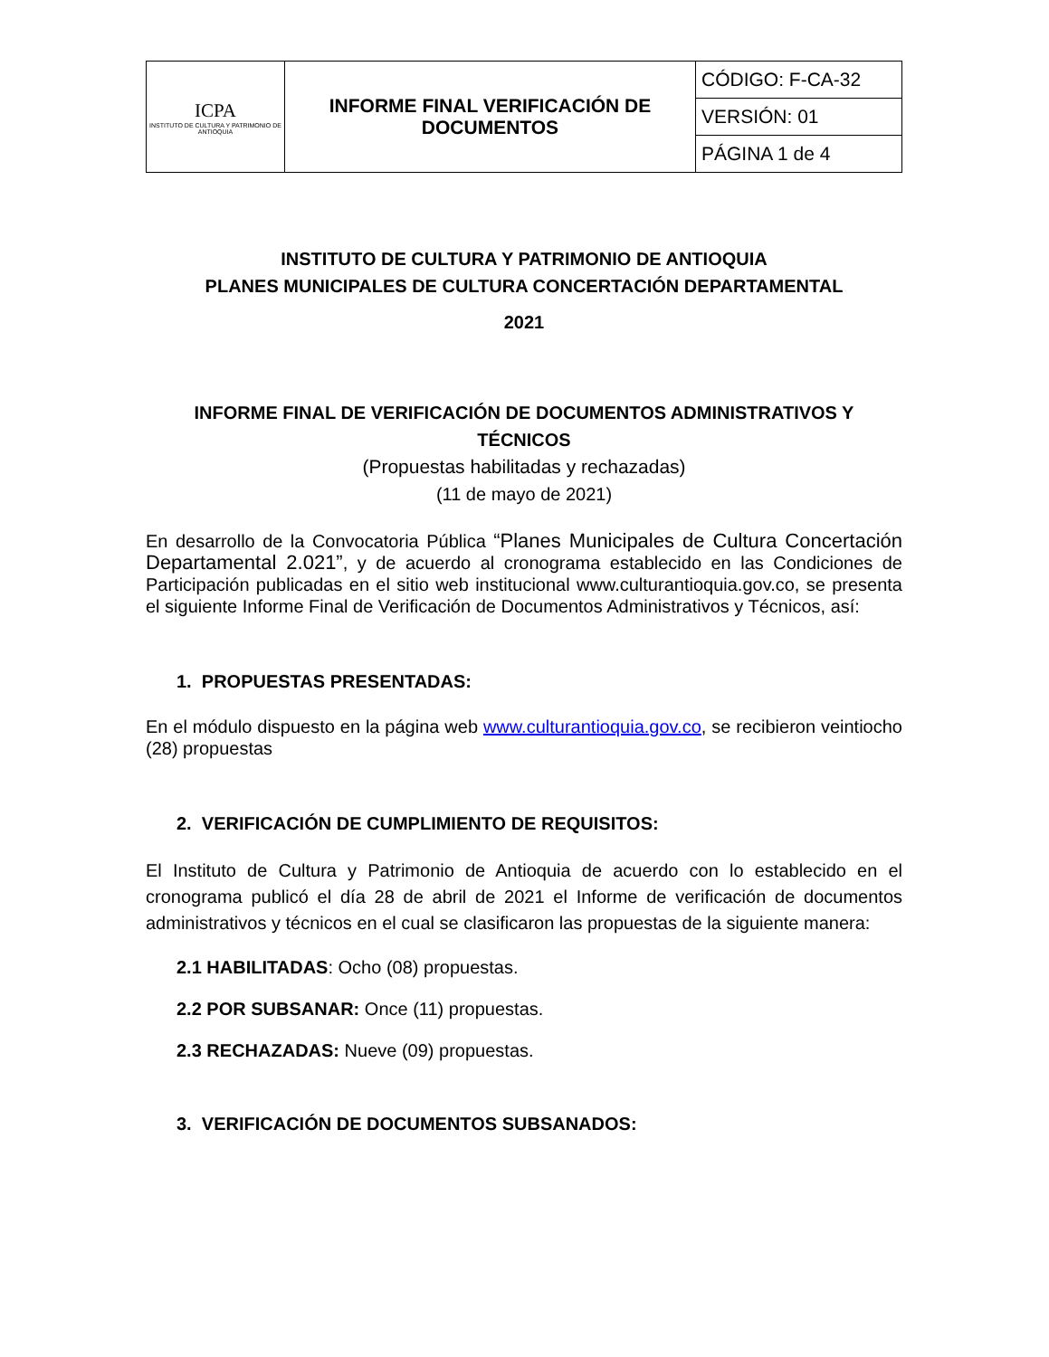| ICPA INSTITUTO DE CULTURA Y PATRIMONIO DE ANTIOQUIA | INFORME FINAL VERIFICACIÓN DE DOCUMENTOS | CÓDIGO: F-CA-32 |
| | | VERSIÓN: 01 |
| | | PÁGINA 1 de 4 |
INSTITUTO DE CULTURA Y PATRIMONIO DE ANTIOQUIA
PLANES MUNICIPALES DE CULTURA CONCERTACIÓN DEPARTAMENTAL
2021
INFORME FINAL DE VERIFICACIÓN DE DOCUMENTOS ADMINISTRATIVOS Y TÉCNICOS
(Propuestas habilitadas y rechazadas)
(11 de mayo de 2021)
En desarrollo de la Convocatoria Pública “Planes Municipales de Cultura Concertación Departamental 2.021”, y de acuerdo al cronograma establecido en las Condiciones de Participación publicadas en el sitio web institucional www.culturantioquia.gov.co, se presenta el siguiente Informe Final de Verificación de Documentos Administrativos y Técnicos, así:
1. PROPUESTAS PRESENTADAS:
En el módulo dispuesto en la página web www.culturantioquia.gov.co, se recibieron veintiocho (28) propuestas
2. VERIFICACIÓN DE CUMPLIMIENTO DE REQUISITOS:
El Instituto de Cultura y Patrimonio de Antioquia de acuerdo con lo establecido en el cronograma publicó el día 28 de abril de 2021 el Informe de verificación de documentos administrativos y técnicos en el cual se clasificaron las propuestas de la siguiente manera:
2.1 HABILITADAS: Ocho (08) propuestas.
2.2 POR SUBSANAR: Once (11) propuestas.
2.3 RECHAZADAS: Nueve (09) propuestas.
3. VERIFICACIÓN DE DOCUMENTOS SUBSANADOS: